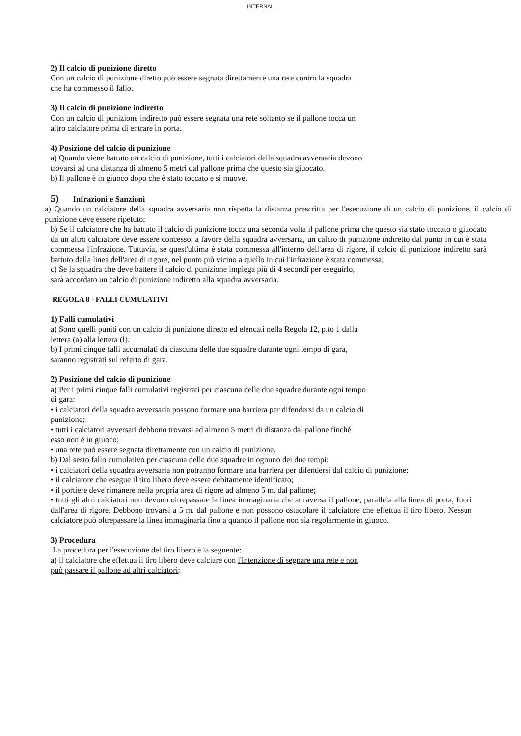INTERNAL
2) Il calcio di punizione diretto
Con un calcio di punizione diretto può essere segnata direttamente una rete contro la squadra
che ha commesso il fallo.
3) Il calcio di punizione indiretto
Con un calcio di punizione indiretto può essere segnata una rete soltanto se il pallone tocca un
altro calciatore prima di entrare in porta.
4) Posizione del calcio di punizione
a) Quando viene battuto un calcio di punizione, tutti i calciatori della squadra avversaria devono
trovarsi ad una distanza di almeno 5 metri dal pallone prima che questo sia giuocato.
b) Il pallone è in giuoco dopo che è stato toccato e si muove.
5) Infrazioni e Sanzioni
a) Quando un calciatore della squadra avversaria non rispetta la distanza prescritta per l'esecuzione di un calcio di punizione, il calcio di punizione deve essere ripetuto;
b) Se il calciatore che ha battuto il calcio di punizione tocca una seconda volta il pallone prima che questo sia stato toccato o giuocato da un altro calciatore deve essere concesso, a favore della squadra avversaria, un calcio di punizione indiretto dal punto in cui è stata commessa l'infrazione. Tuttavia, se quest'ultima è stata commessa all'interno dell'area di rigore, il calcio di punizione indiretto sarà battuto dalla linea dell'area di rigore, nel punto più vicino a quello in cui l'infrazione è stata commessa;
c) Se la squadra che deve battere il calcio di punizione impiega più di 4 secondi per eseguirlo,
sarà accordato un calcio di punizione indiretto alla squadra avversaria.
REGOLA 8 - FALLI CUMULATIVI
1) Falli cumulativi
a) Sono quelli puniti con un calcio di punizione diretto ed elencati nella Regola 12, p.to 1 dalla
lettera (a) alla lettera (l).
b) I primi cinque falli accumulati da ciascuna delle due squadre durante ogni tempo di gara,
saranno registrati sul referto di gara.
2) Posizione del calcio di punizione
a) Per i primi cinque falli cumulativi registrati per ciascuna delle due squadre durante ogni tempo
di gara:
• i calciatori della squadra avversaria possono formare una barriera per difendersi da un calcio di
punizione;
• tutti i calciatori avversari debbono trovarsi ad almeno 5 metri di distanza dal pallone finché
esso non è in giuoco;
• una rete può essere segnata direttamente con un calcio di punizione.
b) Dal sesto fallo cumulativo per ciascuna delle due squadre in ognuno dei due tempi:
• i calciatori della squadra avversaria non potranno formare una barriera per difendersi dal calcio di punizione;
• il calciatore che esegue il tiro libero deve essere debitamente identificato;
• il portiere deve rimanere nella propria area di rigore ad almeno 5 m. dal pallone;
• tutti gli altri calciatori non devono oltrepassare la linea immaginaria che attraversa il pallone, parallela alla linea di porta, fuori dall'area di rigore. Debbono trovarsi a 5 m. dal pallone e non possono ostacolare il calciatore che effettua il tiro libero. Nessun calciatore può oltrepassare la linea immaginaria fino a quando il pallone non sia regolarmente in giuoco.
3) Procedura
La procedura per l'esecuzione del tiro libero è la seguente:
a) il calciatore che effettua il tiro libero deve calciare con l'intenzione di segnare una rete e non
può passare il pallone ad altri calciatori;